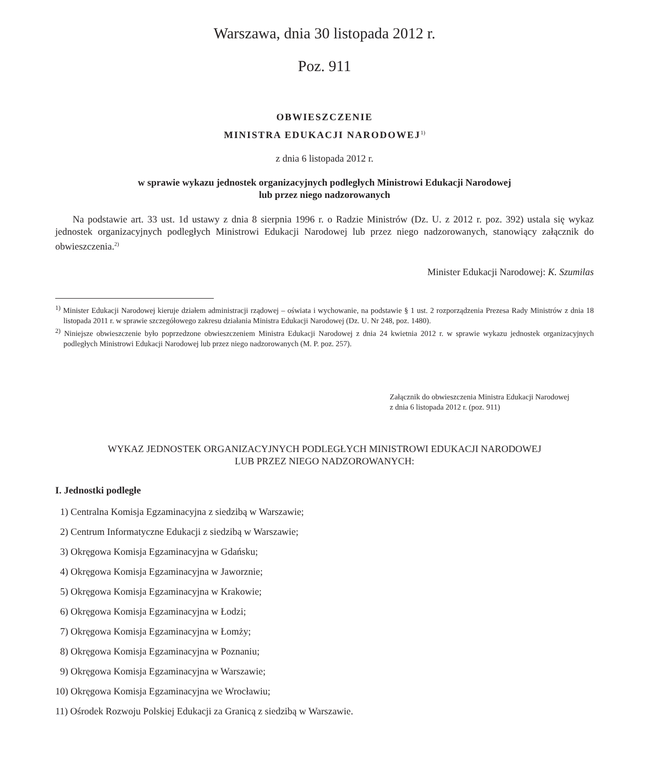Warszawa, dnia 30 listopada 2012 r.
Poz. 911
OBWIESZCZENIE
MINISTRA EDUKACJI NARODOWEJ<sup>1)</sup>
z dnia 6 listopada 2012 r.
w sprawie wykazu jednostek organizacyjnych podległych Ministrowi Edukacji Narodowej
lub przez niego nadzorowanych
Na podstawie art. 33 ust. 1d ustawy z dnia 8 sierpnia 1996 r. o Radzie Ministrów (Dz. U. z 2012 r. poz. 392) ustala się wykaz jednostek organizacyjnych podległych Ministrowi Edukacji Narodowej lub przez niego nadzorowanych, stanowiący załącznik do obwieszczenia.<sup>2)</sup>
Minister Edukacji Narodowej: K. Szumilas
<sup>1)</sup> Minister Edukacji Narodowej kieruje działem administracji rządowej – oświata i wychowanie, na podstawie § 1 ust. 2 rozporządzenia Prezesa Rady Ministrów z dnia 18 listopada 2011 r. w sprawie szczegółowego zakresu działania Ministra Edukacji Narodowej (Dz. U. Nr 248, poz. 1480).
<sup>2)</sup> Niniejsze obwieszczenie było poprzedzone obwieszczeniem Ministra Edukacji Narodowej z dnia 24 kwietnia 2012 r. w sprawie wykazu jednostek organizacyjnych podległych Ministrowi Edukacji Narodowej lub przez niego nadzorowanych (M. P. poz. 257).
Załącznik do obwieszczenia Ministra Edukacji Narodowej
z dnia 6 listopada 2012 r. (poz. 911)
WYKAZ JEDNOSTEK ORGANIZACYJNYCH PODLEGŁYCH MINISTROWI EDUKACJI NARODOWEJ
LUB PRZEZ NIEGO NADZOROWANYCH:
I. Jednostki podległe
1) Centralna Komisja Egzaminacyjna z siedzibą w Warszawie;
2) Centrum Informatyczne Edukacji z siedzibą w Warszawie;
3) Okręgowa Komisja Egzaminacyjna w Gdańsku;
4) Okręgowa Komisja Egzaminacyjna w Jaworznie;
5) Okręgowa Komisja Egzaminacyjna w Krakowie;
6) Okręgowa Komisja Egzaminacyjna w Łodzi;
7) Okręgowa Komisja Egzaminacyjna w Łomży;
8) Okręgowa Komisja Egzaminacyjna w Poznaniu;
9) Okręgowa Komisja Egzaminacyjna w Warszawie;
10) Okręgowa Komisja Egzaminacyjna we Wrocławiu;
11) Ośrodek Rozwoju Polskiej Edukacji za Granicą z siedzibą w Warszawie.